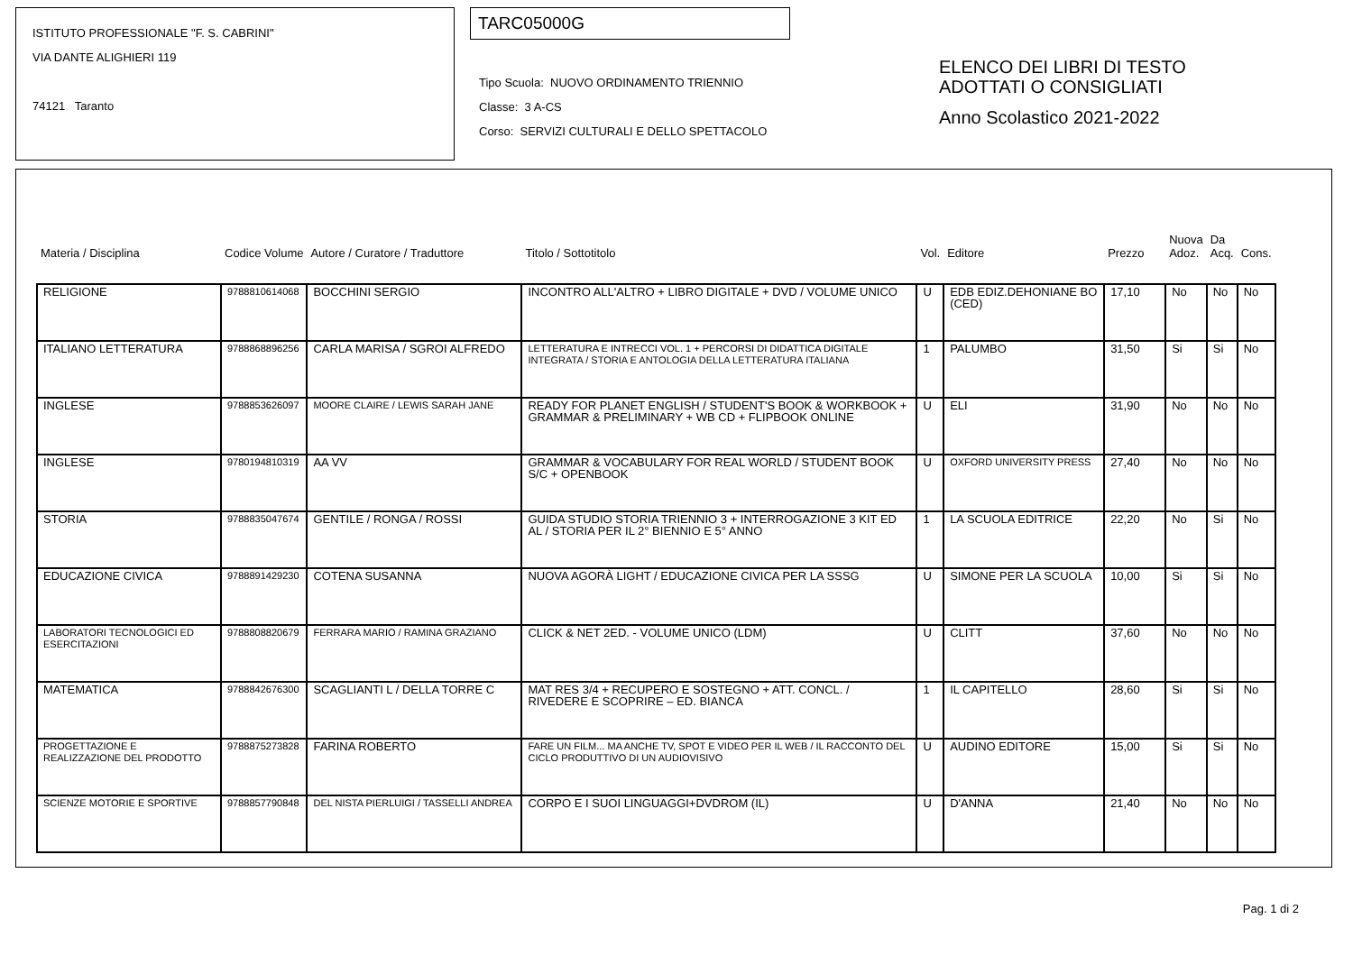ISTITUTO PROFESSIONALE "F. S. CABRINI"
VIA DANTE ALIGHIERI 119
74121 Taranto
TARC05000G
Tipo Scuola: NUOVO ORDINAMENTO TRIENNIO
Classe: 3 A-CS
Corso: SERVIZI CULTURALI E DELLO SPETTACOLO
ELENCO DEI LIBRI DI TESTO
ADOTTATI O CONSIGLIATI
Anno Scolastico 2021-2022
| Materia / Disciplina | Codice Volume | Autore / Curatore / Traduttore | Titolo / Sottotitolo | Vol. | Editore | Prezzo | Nuova Adoz. | Da Acq. | Cons. |
| --- | --- | --- | --- | --- | --- | --- | --- | --- | --- |
| RELIGIONE | 9788810614068 | BOCCHINI SERGIO | INCONTRO ALL'ALTRO + LIBRO DIGITALE + DVD / VOLUME UNICO | U | EDB EDIZ.DEHONIANE BO (CED) | 17,10 | No | No | No |
| ITALIANO LETTERATURA | 9788868896256 | CARLA MARISA / SGROI ALFREDO | LETTERATURA E INTRECCI VOL. 1 + PERCORSI DI DIDATTICA DIGITALE INTEGRATA / STORIA E ANTOLOGIA DELLA LETTERATURA ITALIANA | 1 | PALUMBO | 31,50 | Si | Si | No |
| INGLESE | 9788853626097 | MOORE CLAIRE / LEWIS SARAH JANE | READY FOR PLANET ENGLISH / STUDENT'S BOOK & WORKBOOK + GRAMMAR & PRELIMINARY + WB CD + FLIPBOOK ONLINE | U | ELI | 31,90 | No | No | No |
| INGLESE | 9780194810319 | AA VV | GRAMMAR & VOCABULARY FOR REAL WORLD / STUDENT BOOK S/C + OPENBOOK | U | OXFORD UNIVERSITY PRESS | 27,40 | No | No | No |
| STORIA | 9788835047674 | GENTILE / RONGA / ROSSI | GUIDA STUDIO STORIA TRIENNIO 3 + INTERROGAZIONE 3 KIT ED AL / STORIA PER IL 2° BIENNIO E 5° ANNO | 1 | LA SCUOLA EDITRICE | 22,20 | No | Si | No |
| EDUCAZIONE CIVICA | 9788891429230 | COTENA SUSANNA | NUOVA AGORÀ LIGHT / EDUCAZIONE CIVICA PER LA SSSG | U | SIMONE PER LA SCUOLA | 10,00 | Si | Si | No |
| LABORATORI TECNOLOGICI ED ESERCITAZIONI | 9788808820679 | FERRARA MARIO / RAMINA GRAZIANO | CLICK & NET 2ED. - VOLUME UNICO (LDM) | U | CLITT | 37,60 | No | No | No |
| MATEMATICA | 9788842676300 | SCAGLIANTI L / DELLA TORRE C | MAT RES 3/4 + RECUPERO E SOSTEGNO + ATT. CONCL. / RIVEDERE E SCOPRIRE – ED. BIANCA | 1 | IL CAPITELLO | 28,60 | Si | Si | No |
| PROGETTAZIONE E REALIZZAZIONE DEL PRODOTTO | 9788875273828 | FARINA ROBERTO | FARE UN FILM... MA ANCHE TV, SPOT E VIDEO PER IL WEB / IL RACCONTO DEL CICLO PRODUTTIVO DI UN AUDIOVISIVO | U | AUDINO EDITORE | 15,00 | Si | Si | No |
| SCIENZE MOTORIE E SPORTIVE | 9788857790848 | DEL NISTA PIERLUIGI / TASSELLI ANDREA | CORPO E I SUOI LINGUAGGI+DVDROM (IL) | U | D'ANNA | 21,40 | No | No | No |
Pag. 1 di 2